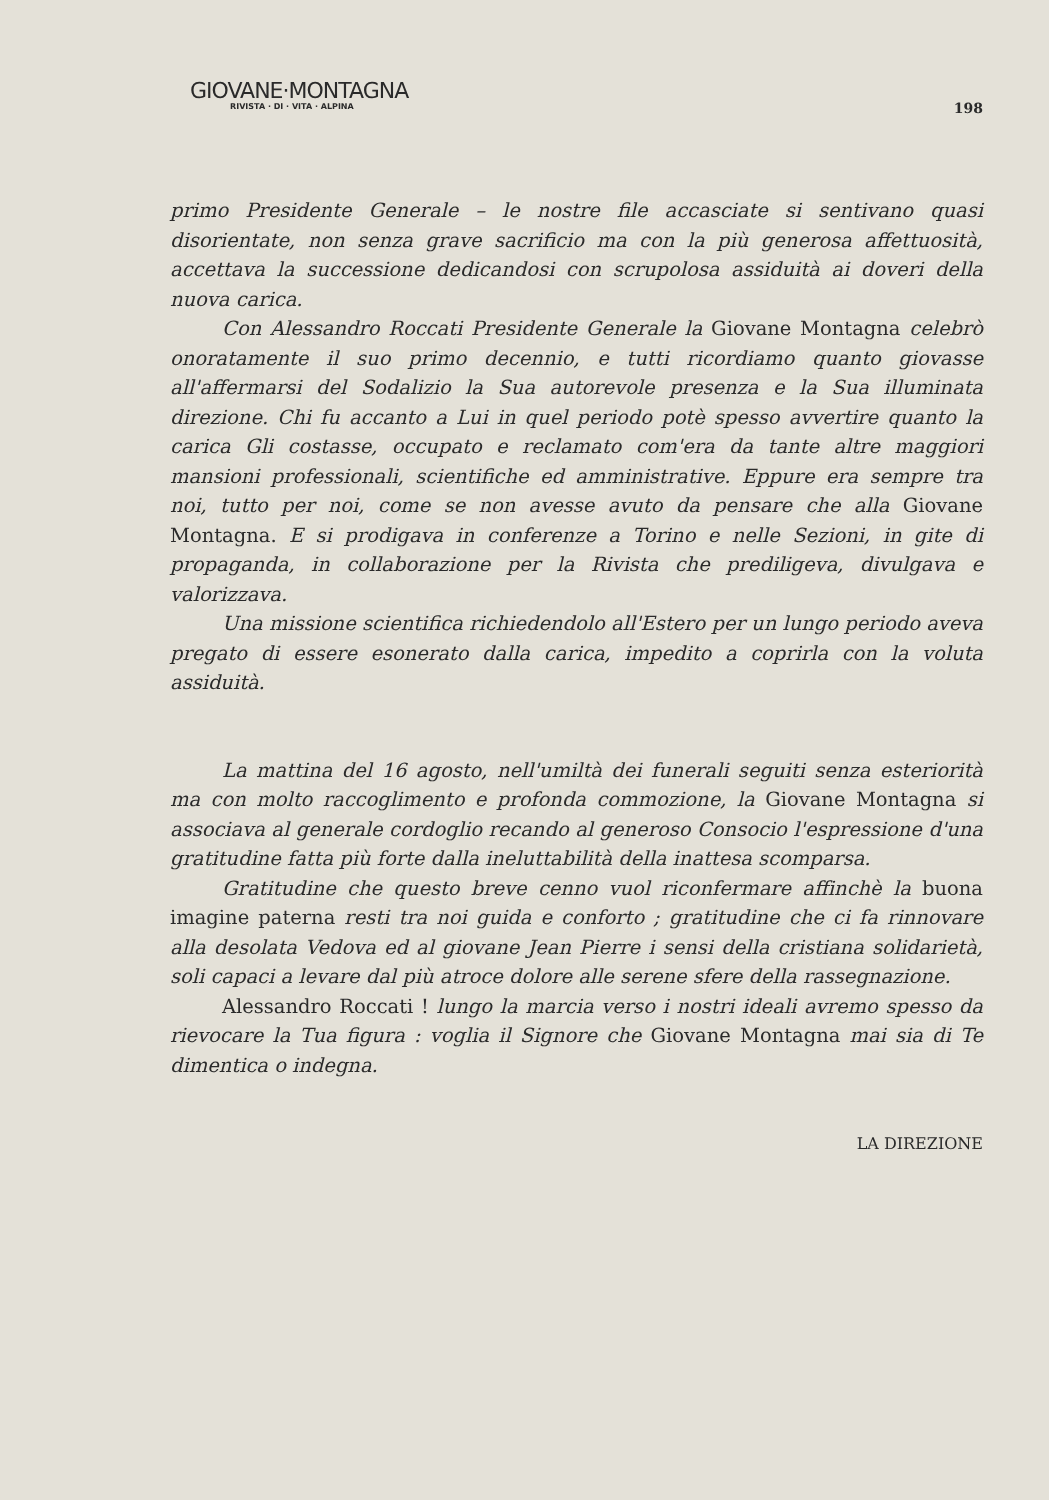GIOVANE·MONTAGNA
RIVISTA · DI · VITA · ALPINA
198
primo Presidente Generale – le nostre file accasciate si sentivano quasi disorientate, non senza grave sacrificio ma con la più generosa affettuosità, accettava la successione dedicandosi con scrupolosa assiduità ai doveri della nuova carica.
Con Alessandro Roccati Presidente Generale la Giovane Montagna celebrò onoratamente il suo primo decennio, e tutti ricordiamo quanto giovasse all'affermarsi del Sodalizio la Sua autorevole presenza e la Sua illuminata direzione. Chi fu accanto a Lui in quel periodo potè spesso avvertire quanto la carica Gli costasse, occupato e reclamato com'era da tante altre maggiori mansioni professionali, scientifiche ed amministrative. Eppure era sempre tra noi, tutto per noi, come se non avesse avuto da pensare che alla Giovane Montagna. E si prodigava in conferenze a Torino e nelle Sezioni, in gite di propaganda, in collaborazione per la Rivista che prediligeva, divulgava e valorizzava.
Una missione scientifica richiedendolo all'Estero per un lungo periodo aveva pregato di essere esonerato dalla carica, impedito a coprirla con la voluta assiduità.
La mattina del 16 agosto, nell'umiltà dei funerali seguiti senza esteriorità ma con molto raccoglimento e profonda commozione, la Giovane Montagna si associava al generale cordoglio recando al generoso Consocio l'espressione d'una gratitudine fatta più forte dalla ineluttabilità della inattesa scomparsa.
Gratitudine che questo breve cenno vuol riconfermare affinchè la buona imagine paterna resti tra noi guida e conforto ; gratitudine che ci fa rinnovare alla desolata Vedova ed al giovane Jean Pierre i sensi della cristiana solidarietà, soli capaci a levare dal più atroce dolore alle serene sfere della rassegnazione.
Alessandro Roccati ! lungo la marcia verso i nostri ideali avremo spesso da rievocare la Tua figura : voglia il Signore che Giovane Montagna mai sia di Te dimentica o indegna.
LA DIREZIONE